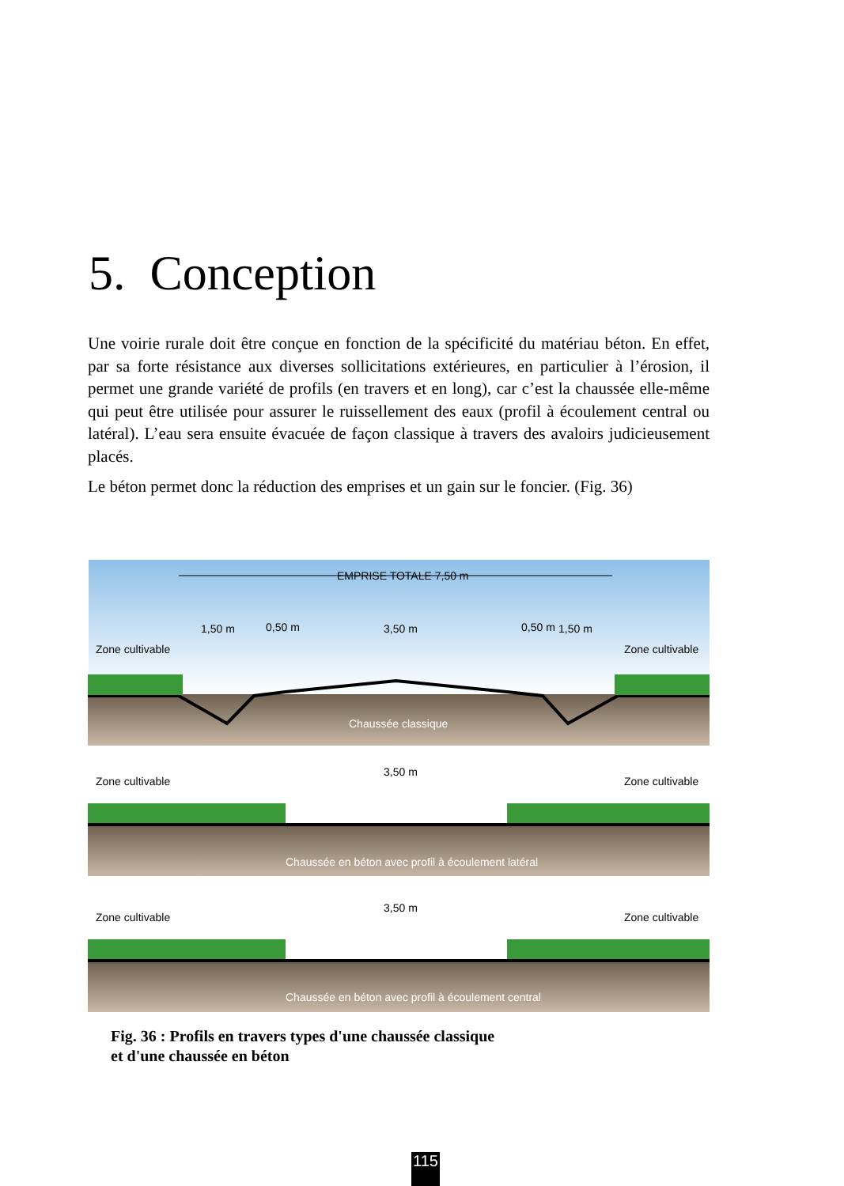5. Conception
Une voirie rurale doit être conçue en fonction de la spécificité du matériau béton. En effet, par sa forte résistance aux diverses sollicitations extérieures, en particulier à l’érosion, il permet une grande variété de profils (en travers et en long), car c’est la chaussée elle-même qui peut être utilisée pour assurer le ruissellement des eaux (profil à écoulement central ou latéral). L’eau sera ensuite évacuée de façon classique à travers des avaloirs judicieusement placés.
Le béton permet donc la réduction des emprises et un gain sur le foncier. (Fig. 36)
EMPRISE TOTALE 7,50 m
Zone cultivable
Zone cultivable
1,50 m
3,50 m
1,50 m
0,50 m
0,50 m
Chaussée classique
Zone cultivable
Zone cultivable
3,50 m
Chaussée en béton avec profil à écoulement latéral
Zone cultivable
Zone cultivable
3,50 m
Chaussée en béton avec profil à écoulement central
Fig. 36 : Profils en travers types d'une chaussée classique
et d'une chaussée en béton
115